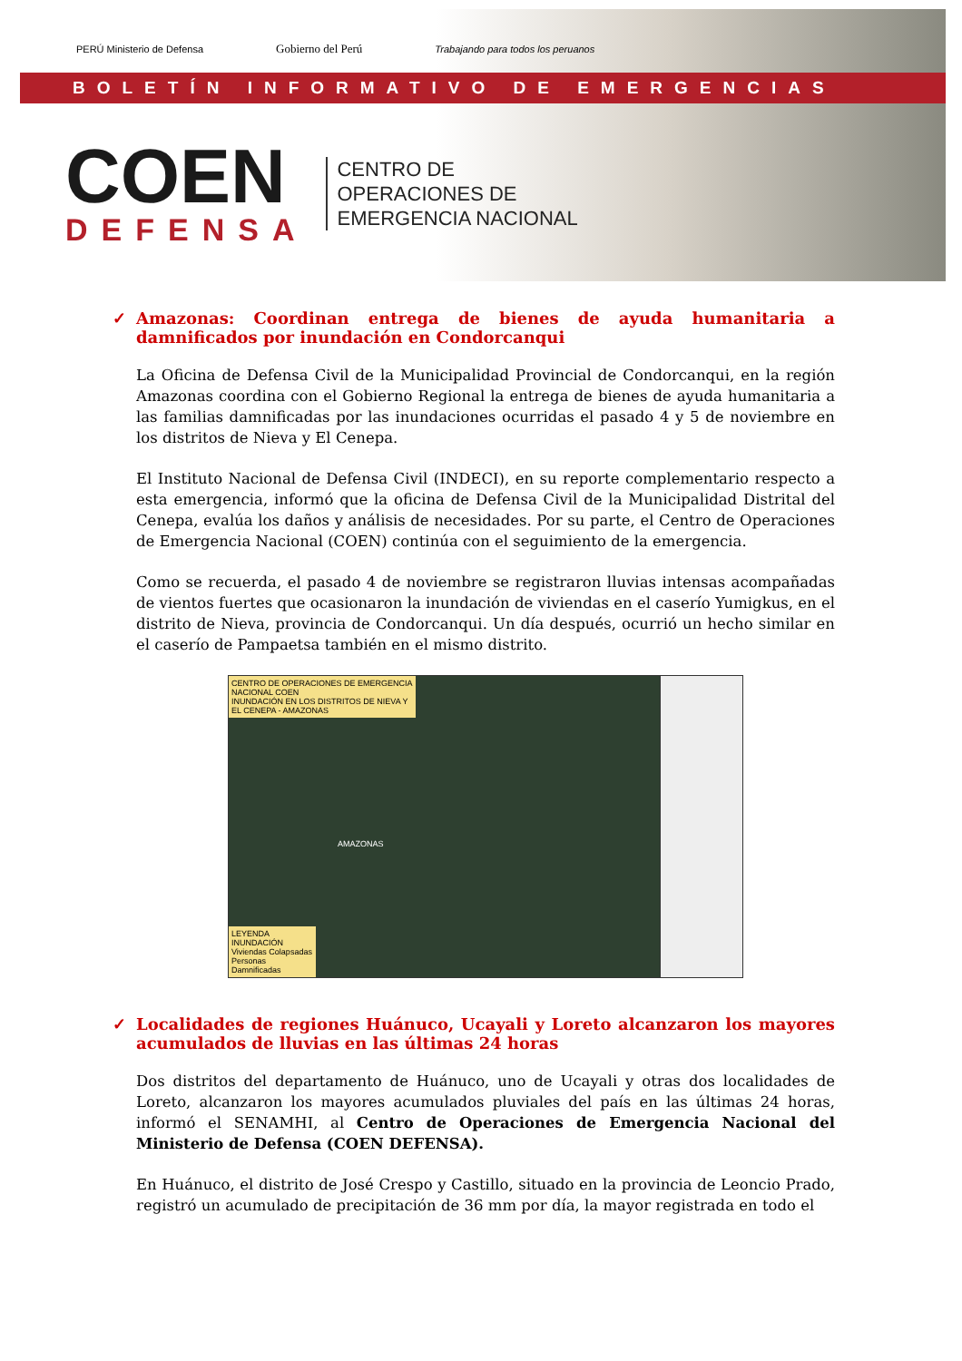PERÚ Ministerio de Defensa
Gobierno del Perú
Trabajando para todos los peruanos
BOLETÍN INFORMATIVO DE EMERGENCIAS
COEN
DEFENSA
CENTRO DE
OPERACIONES DE
EMERGENCIA NACIONAL
✓ Amazonas: Coordinan entrega de bienes de ayuda humanitaria a damnificados por inundación en Condorcanqui
La Oficina de Defensa Civil de la Municipalidad Provincial de Condorcanqui, en la región Amazonas coordina con el Gobierno Regional la entrega de bienes de ayuda humanitaria a las familias damnificadas por las inundaciones ocurridas el pasado 4 y 5 de noviembre en los distritos de Nieva y El Cenepa.
El Instituto Nacional de Defensa Civil (INDECI), en su reporte complementario respecto a esta emergencia, informó que la oficina de Defensa Civil de la Municipalidad Distrital del Cenepa, evalúa los daños y análisis de necesidades. Por su parte, el Centro de Operaciones de Emergencia Nacional (COEN) continúa con el seguimiento de la emergencia.
Como se recuerda, el pasado 4 de noviembre se registraron lluvias intensas acompañadas de vientos fuertes que ocasionaron la inundación de viviendas en el caserío Yumigkus, en el distrito de Nieva, provincia de Condorcanqui. Un día después, ocurrió un hecho similar en el caserío de Pampaetsa también en el mismo distrito.
CENTRO DE OPERACIONES DE EMERGENCIA NACIONAL COEN
INUNDACIÓN EN LOS DISTRITOS DE NIEVA Y EL CENEPA - AMAZONAS
AMAZONAS
LEYENDA
INUNDACIÓN
Viviendas Colapsadas
Personas Damnificadas
✓ Localidades de regiones Huánuco, Ucayali y Loreto alcanzaron los mayores acumulados de lluvias en las últimas 24 horas
Dos distritos del departamento de Huánuco, uno de Ucayali y otras dos localidades de Loreto, alcanzaron los mayores acumulados pluviales del país en las últimas 24 horas, informó el SENAMHI, al Centro de Operaciones de Emergencia Nacional del Ministerio de Defensa (COEN DEFENSA).
En Huánuco, el distrito de José Crespo y Castillo, situado en la provincia de Leoncio Prado, registró un acumulado de precipitación de 36 mm por día, la mayor registrada en todo el